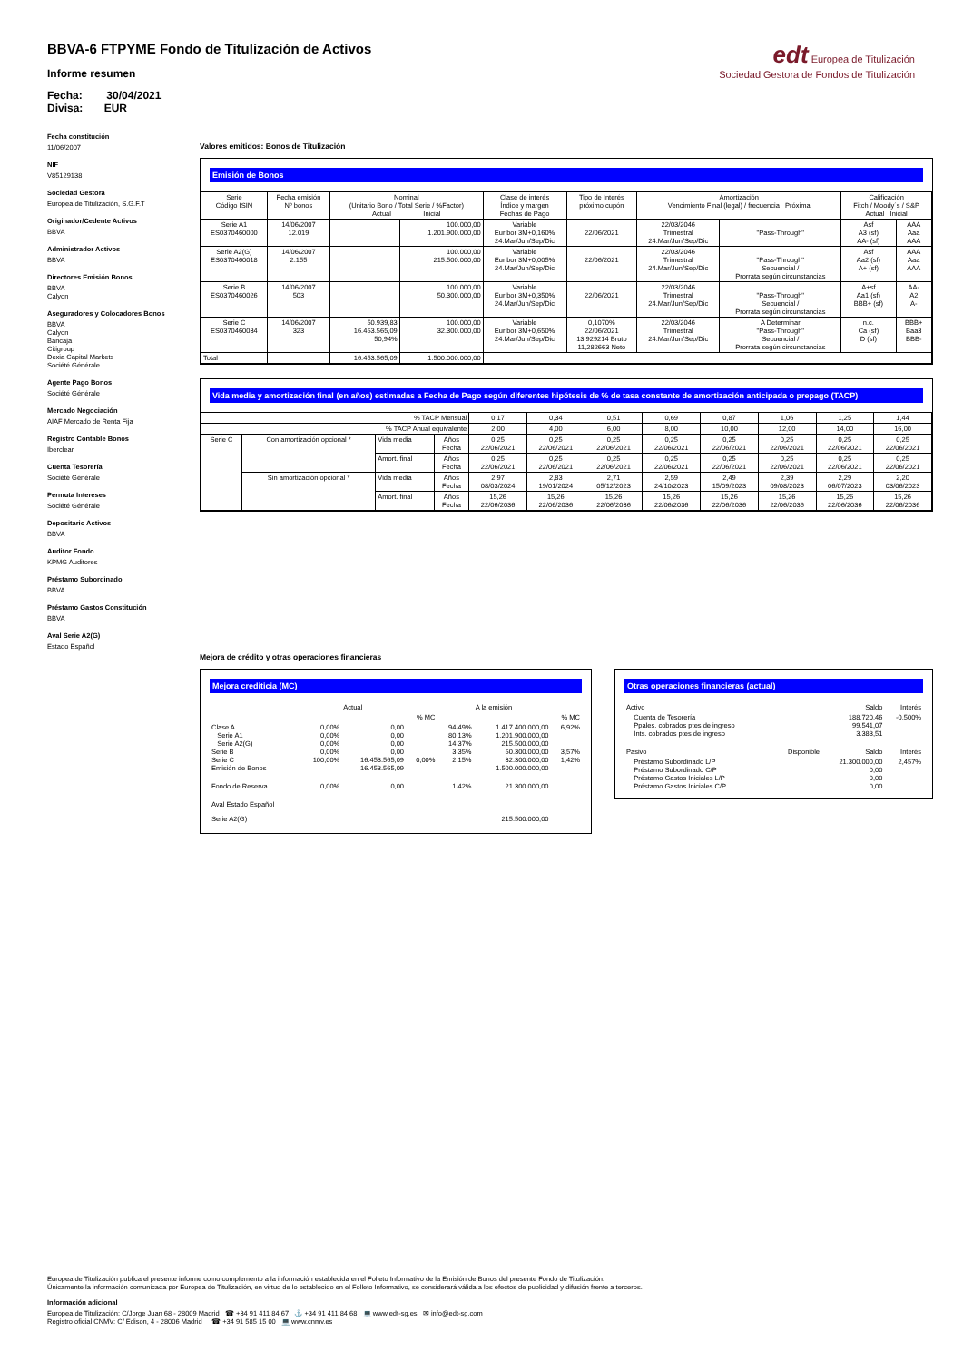BBVA-6 FTPYME Fondo de Titulización de Activos
Informe resumen
Fecha: 30/04/2021
Divisa: EUR
edt Europea de Titulización
Sociedad Gestora de Fondos de Titulización
Fecha constitución
11/06/2007
NIF
V85129138
Sociedad Gestora
Europea de Titulización, S.G.F.T
Originador/Cedente Activos
BBVA
Administrador Activos
BBVA
Directores Emisión Bonos
BBVA
Calyon
Aseguradores y Colocadores Bonos
BBVA
Calyon
Bancaja
Citigroup
Dexia Capital Markets
Société Générale
Agente Pago Bonos
Société Générale
Mercado Negociación
AIAF Mercado de Renta Fija
Registro Contable Bonos
Iberclear
Cuenta Tesorería
Société Générale
Permuta Intereses
Société Générale
Depositario Activos
BBVA
Auditor Fondo
KPMG Auditores
Préstamo Subordinado
BBVA
Préstamo Gastos Constitución
BBVA
Aval Serie A2(G)
Estado Español
Valores emitidos: Bonos de Titulización
Emisión de Bonos
| Serie Código ISIN | Fecha emisión Nº bonos | Nominal (Unitario Bono / Total Serie / %Factor) Actual Inicial | | Clase de interés Índice y margen Fechas de Pago | Tipo de Interés próximo cupón | Amortización Vencimiento Final (legal) / frecuencia Próxima | | Calificación Fitch / Moody´s / S&P Actual Inicial | |
| --- | --- | --- | --- | --- | --- | --- | --- | --- | --- |
| Serie A1 ES0370460000 | 14/06/2007 12.019 | | 100.000,00 1.201.900.000,00 | Variable Euribor 3M+0,160% 24.Mar/Jun/Sep/Dic | 22/06/2021 | 22/03/2046 Trimestral 24.Mar/Jun/Sep/Dic | "Pass-Through" | Asf A3 (sf) AA- (sf) | AAA Aaa AAA |
| Serie A2(G) ES0370460018 | 14/06/2007 2.155 | | 100.000,00 215.500.000,00 | Variable Euribor 3M+0,005% 24.Mar/Jun/Sep/Dic | 22/06/2021 | 22/03/2046 Trimestral 24.Mar/Jun/Sep/Dic | "Pass-Through" Secuencial / Prorrata según circunstancias | Asf Aa2 (sf) A+ (sf) | AAA Aaa AAA |
| Serie B ES0370460026 | 14/06/2007 503 | | 100.000,00 50.300.000,00 | Variable Euribor 3M+0,350% 24.Mar/Jun/Sep/Dic | 22/06/2021 | 22/03/2046 Trimestral 24.Mar/Jun/Sep/Dic | "Pass-Through" Secuencial / Prorrata según circunstancias | A+sf Aa1 (sf) BBB+ (sf) | AA- A2 A- |
| Serie C ES0370460034 | 14/06/2007 323 | 50.939,83 16.453.565,09 50,94% | 100.000,00 32.300.000,00 | Variable Euribor 3M+0,650% 24.Mar/Jun/Sep/Dic | 0,1070% 22/06/2021 13,929214 Bruto 11,282663 Neto | 22/03/2046 Trimestral 24.Mar/Jun/Sep/Dic | A Determinar "Pass-Through" Secuencial / Prorrata según circunstancias | n.c. Ca (sf) D (sf) | BBB+ Baa3 BBB- |
| Total | | 16.453.565,09 | 1.500.000.000,00 | | | | | | |
Vida media y amortización final (en años) estimadas a Fecha de Pago según diferentes hipótesis de % de tasa constante de amortización anticipada o prepago (TACP)
| % TACP Mensual | | | | 0,17 | 0,34 | 0,51 | 0,69 | 0,87 | 1,06 | 1,25 | 1,44 |
| % TACP Anual equivalente | | | | 2,00 | 4,00 | 6,00 | 8,00 | 10,00 | 12,00 | 14,00 | 16,00 |
| Serie C | Con amortización opcional * | Vida media | Años Fecha | 0,25 22/06/2021 | 0,25 22/06/2021 | 0,25 22/06/2021 | 0,25 22/06/2021 | 0,25 22/06/2021 | 0,25 22/06/2021 | 0,25 22/06/2021 | 0,25 22/06/2021 |
| | | Amort. final | Años Fecha | 0,25 22/06/2021 | 0,25 22/06/2021 | 0,25 22/06/2021 | 0,25 22/06/2021 | 0,25 22/06/2021 | 0,25 22/06/2021 | 0,25 22/06/2021 | 0,25 22/06/2021 |
| | Sin amortización opcional * | Vida media | Años Fecha | 2,97 08/03/2024 | 2,83 19/01/2024 | 2,71 05/12/2023 | 2,59 24/10/2023 | 2,49 15/09/2023 | 2,39 09/08/2023 | 2,29 06/07/2023 | 2,20 03/06/2023 |
| | | Amort. final | Años Fecha | 15,26 22/06/2036 | 15,26 22/06/2036 | 15,26 22/06/2036 | 15,26 22/06/2036 | 15,26 22/06/2036 | 15,26 22/06/2036 | 15,26 22/06/2036 | 15,26 22/06/2036 |
Mejora de crédito y otras operaciones financieras
Mejora crediticia (MC)
| | Actual | | | A la emisión | | |
| | | | % MC | | | % MC |
| Clase A Serie A1 Serie A2(G) Serie B Serie C Emisión de Bonos | 0,00% 0,00% 0,00% 0,00% 100,00% | 0,00 0,00 0,00 0,00 16.453.565,09 16.453.565,09 | 0,00% | 94,49% 80,13% 14,37% 3,35% 2,15% | 1.417.400.000,00 1.201.900.000,00 215.500.000,00 50.300.000,00 32.300.000,00 1.500.000.000,00 | 6,92% 3,57% 1,42% |
| Fondo de Reserva | 0,00% | 0,00 | | 1,42% | 21.300.000,00 | |
| Aval Estado Español | | | | | | |
| Serie A2(G) | | | | | 215.500.000,00 | |
Otras operaciones financieras (actual)
| Activo | | Saldo | Interés |
| Cuenta de Tesorería Ppales. cobrados ptes de ingreso Ints. cobrados ptes de ingreso | | 188.720,46 99.541,07 3.383,51 | -0,500% |
| Pasivo | Disponible | Saldo | Interés |
| Préstamo Subordinado L/P Préstamo Subordinado C/P Préstamo Gastos Iniciales L/P Préstamo Gastos Iniciales C/P | | 21.300.000,00 0,00 0,00 0,00 | 2,457% |
Europea de Titulización publica el presente informe como complemento a la información establecida en el Folleto Informativo de la Emisión de Bonos del presente Fondo de Titulización.
Únicamente la información comunicada por Europea de Titulización, en virtud de lo establecido en el Folleto Informativo, se considerará válida a los efectos de publicidad y difusión frente a terceros.
Información adicional
Europea de Titulización: C/Jorge Juan 68 - 28009 Madrid ☎ +34 91 411 84 67 ⚓ +34 91 411 84 68 💻 www.edt-sg.es ✉ info@edt-sg.com
Registro oficial CNMV: C/ Edison, 4 - 28006 Madrid ☎ +34 91 585 15 00 💻 www.cnmv.es